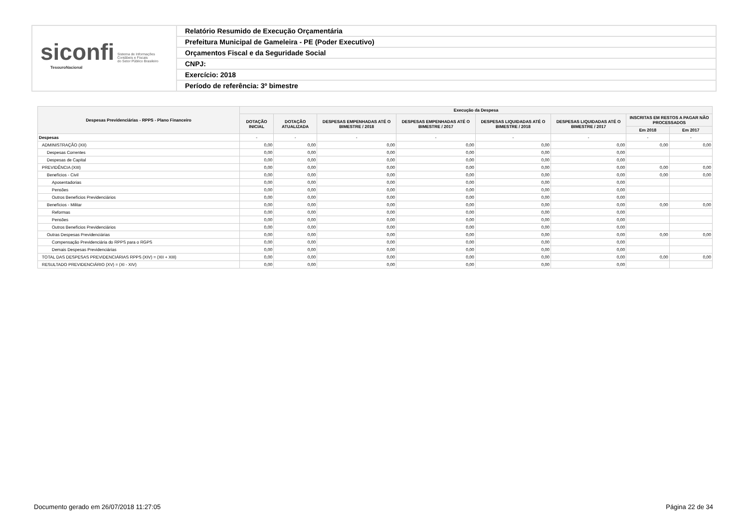siconfi Sistema de Informações
Contábeis e Fiscais
do Setor Público Brasileiro
TesouroNacional
Relatório Resumido de Execução Orçamentária
Prefeitura Municipal de Gameleira - PE (Poder Executivo)
Orçamentos Fiscal e da Seguridade Social
CNPJ:
Exercício: 2018
Período de referência: 3º bimestre
| Despesas Previdenciárias - RPPS - Plano Financeiro | Execução da Despesa | | | | | | | |
| --- | --- | --- | --- | --- | --- | --- | --- | --- |
| | DOTAÇÃO INICIAL | DOTAÇÃO ATUALIZADA | DESPESAS EMPENHADAS ATÉ O BIMESTRE / 2018 | DESPESAS EMPENHADAS ATÉ O BIMESTRE / 2017 | DESPESAS LIQUIDADAS ATÉ O BIMESTRE / 2018 | DESPESAS LIQUIDADAS ATÉ O BIMESTRE / 2017 | INSCRITAS EM RESTOS A PAGAR NÃO PROCESSADOS | |
| | | | | | | | Em 2018 | Em 2017 |
| Despesas | - | - | - | - | - | - | - | - |
| ADMINISTRAÇÃO (XII) | 0,00 | 0,00 | 0,00 | 0,00 | 0,00 | 0,00 | 0,00 | 0,00 |
| Despesas Correntes | 0,00 | 0,00 | 0,00 | 0,00 | 0,00 | 0,00 | | |
| Despesas de Capital | 0,00 | 0,00 | 0,00 | 0,00 | 0,00 | 0,00 | | |
| PREVIDÊNCIA (XIII) | 0,00 | 0,00 | 0,00 | 0,00 | 0,00 | 0,00 | 0,00 | 0,00 |
| Benefícios - Civil | 0,00 | 0,00 | 0,00 | 0,00 | 0,00 | 0,00 | 0,00 | 0,00 |
| Aposentadorias | 0,00 | 0,00 | 0,00 | 0,00 | 0,00 | 0,00 | | |
| Pensões | 0,00 | 0,00 | 0,00 | 0,00 | 0,00 | 0,00 | | |
| Outros Benefícios Previdenciários | 0,00 | 0,00 | 0,00 | 0,00 | 0,00 | 0,00 | | |
| Benefícios - Militar | 0,00 | 0,00 | 0,00 | 0,00 | 0,00 | 0,00 | 0,00 | 0,00 |
| Reformas | 0,00 | 0,00 | 0,00 | 0,00 | 0,00 | 0,00 | | |
| Pensões | 0,00 | 0,00 | 0,00 | 0,00 | 0,00 | 0,00 | | |
| Outros Benefícios Previdenciários | 0,00 | 0,00 | 0,00 | 0,00 | 0,00 | 0,00 | | |
| Outras Despesas Previdenciárias | 0,00 | 0,00 | 0,00 | 0,00 | 0,00 | 0,00 | 0,00 | 0,00 |
| Compensação Previdenciária do RPPS para o RGPS | 0,00 | 0,00 | 0,00 | 0,00 | 0,00 | 0,00 | | |
| Demais Despesas Previdenciárias | 0,00 | 0,00 | 0,00 | 0,00 | 0,00 | 0,00 | | |
| TOTAL DAS DESPESAS PREVIDENCIÁRIAS RPPS (XIV) = (XII + XIII) | 0,00 | 0,00 | 0,00 | 0,00 | 0,00 | 0,00 | 0,00 | 0,00 |
| RESULTADO PREVIDENCIÁRIO (XV) = (XI - XIV) | 0,00 | 0,00 | 0,00 | 0,00 | 0,00 | 0,00 | | |
Documento gerado em 26/07/2018 11:27:05 Página 22 de 34